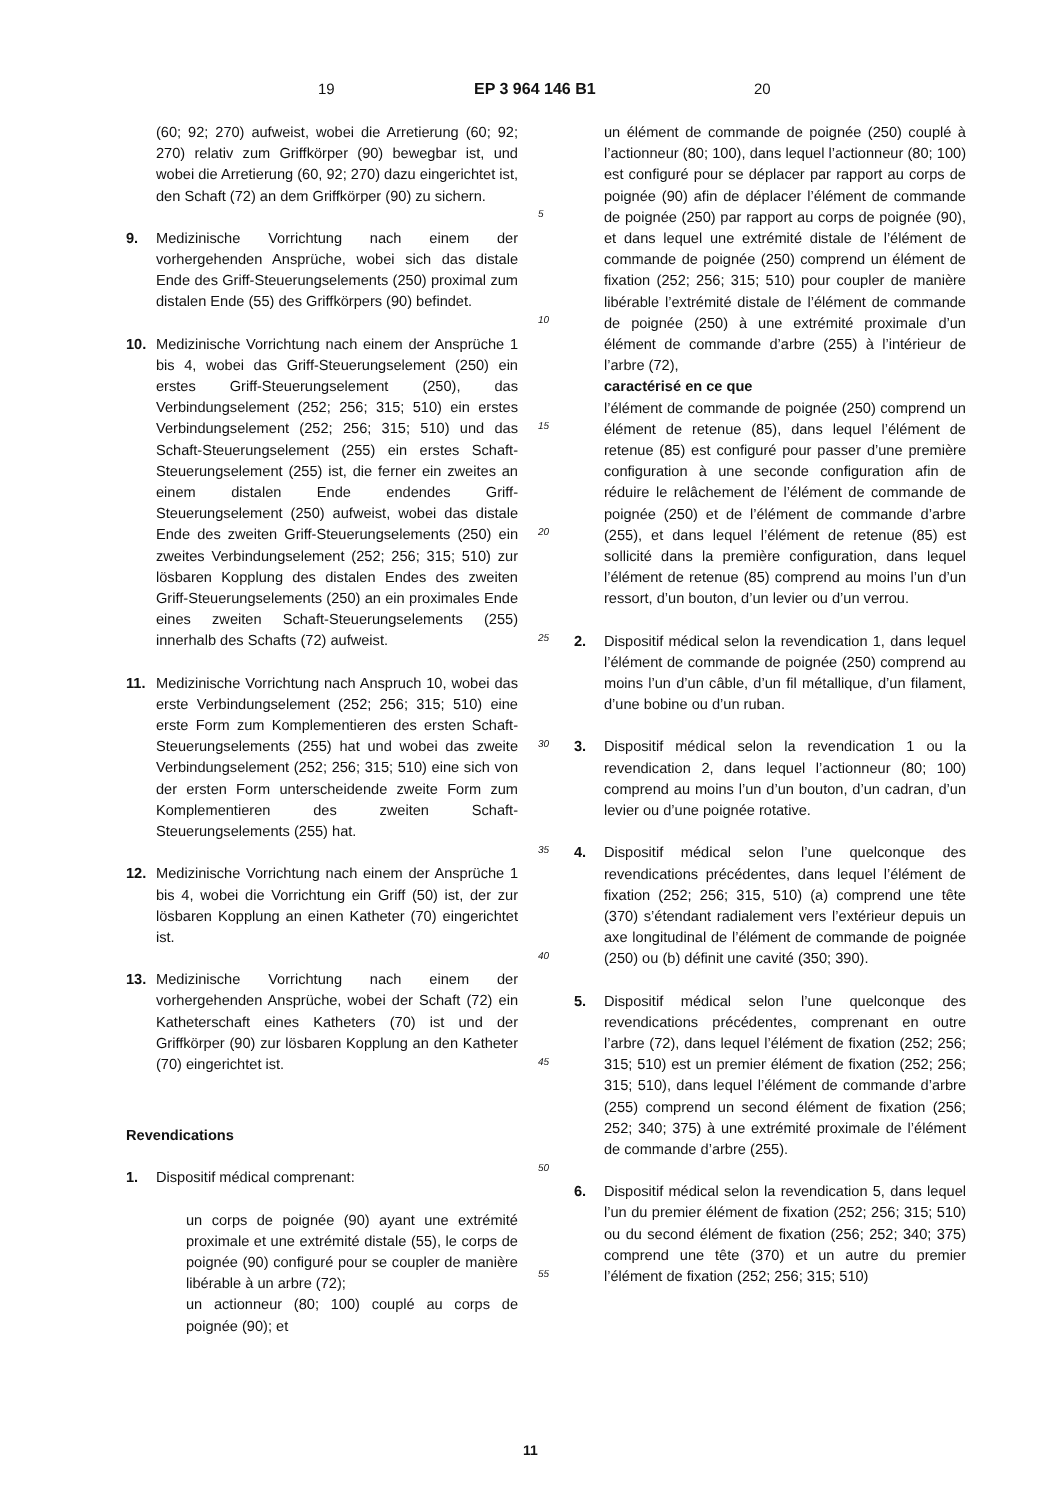19 EP 3 964 146 B1 20
(60; 92; 270) aufweist, wobei die Arretierung (60; 92; 270) relativ zum Griffkörper (90) bewegbar ist, und wobei die Arretierung (60, 92; 270) dazu eingerichtet ist, den Schaft (72) an dem Griffkörper (90) zu sichern.
9. Medizinische Vorrichtung nach einem der vorhergehenden Ansprüche, wobei sich das distale Ende des Griff-Steuerungselements (250) proximal zum distalen Ende (55) des Griffkörpers (90) befindet.
10. Medizinische Vorrichtung nach einem der Ansprüche 1 bis 4, wobei das Griff-Steuerungselement (250) ein erstes Griff-Steuerungselement (250), das Verbindungselement (252; 256; 315; 510) ein erstes Verbindungselement (252; 256; 315; 510) und das Schaft-Steuerungselement (255) ein erstes Schaft-Steuerungselement (255) ist, die ferner ein zweites an einem distalen Ende endendes Griff-Steuerungselement (250) aufweist, wobei das distale Ende des zweiten Griff-Steuerungselements (250) ein zweites Verbindungselement (252; 256; 315; 510) zur lösbaren Kopplung des distalen Endes des zweiten Griff-Steuerungselements (250) an ein proximales Ende eines zweiten Schaft-Steuerungselements (255) innerhalb des Schafts (72) aufweist.
11. Medizinische Vorrichtung nach Anspruch 10, wobei das erste Verbindungselement (252; 256; 315; 510) eine erste Form zum Komplementieren des ersten Schaft-Steuerungselements (255) hat und wobei das zweite Verbindungselement (252; 256; 315; 510) eine sich von der ersten Form unterscheidende zweite Form zum Komplementieren des zweiten Schaft-Steuerungselements (255) hat.
12. Medizinische Vorrichtung nach einem der Ansprüche 1 bis 4, wobei die Vorrichtung ein Griff (50) ist, der zur lösbaren Kopplung an einen Katheter (70) eingerichtet ist.
13. Medizinische Vorrichtung nach einem der vorhergehenden Ansprüche, wobei der Schaft (72) ein Katheterschaft eines Katheters (70) ist und der Griffkörper (90) zur lösbaren Kopplung an den Katheter (70) eingerichtet ist.
Revendications
1. Dispositif médical comprenant:
un corps de poignée (90) ayant une extrémité proximale et une extrémité distale (55), le corps de poignée (90) configuré pour se coupler de manière libérable à un arbre (72);
un actionneur (80; 100) couplé au corps de poignée (90); et
5
10
15
20
25
30
35
40
45
50
55
un élément de commande de poignée (250) couplé à l’actionneur (80; 100), dans lequel l’actionneur (80; 100) est configuré pour se déplacer par rapport au corps de poignée (90) afin de déplacer l’élément de commande de poignée (250) par rapport au corps de poignée (90), et dans lequel une extrémité distale de l’élément de commande de poignée (250) comprend un élément de fixation (252; 256; 315; 510) pour coupler de manière libérable l’extrémité distale de l’élément de commande de poignée (250) à une extrémité proximale d’un élément de commande d’arbre (255) à l’intérieur de l’arbre (72),
caractérisé en ce que
l’élément de commande de poignée (250) comprend un élément de retenue (85), dans lequel l’élément de retenue (85) est configuré pour passer d’une première configuration à une seconde configuration afin de réduire le relâchement de l’élément de commande de poignée (250) et de l’élément de commande d’arbre (255), et dans lequel l’élément de retenue (85) est sollicité dans la première configuration, dans lequel l’élément de retenue (85) comprend au moins l’un d’un ressort, d’un bouton, d’un levier ou d’un verrou.
2. Dispositif médical selon la revendication 1, dans lequel l’élément de commande de poignée (250) comprend au moins l’un d’un câble, d’un fil métallique, d’un filament, d’une bobine ou d’un ruban.
3. Dispositif médical selon la revendication 1 ou la revendication 2, dans lequel l’actionneur (80; 100) comprend au moins l’un d’un bouton, d’un cadran, d’un levier ou d’une poignée rotative.
4. Dispositif médical selon l’une quelconque des revendications précédentes, dans lequel l’élément de fixation (252; 256; 315, 510) (a) comprend une tête (370) s’étendant radialement vers l’extérieur depuis un axe longitudinal de l’élément de commande de poignée (250) ou (b) définit une cavité (350; 390).
5. Dispositif médical selon l’une quelconque des revendications précédentes, comprenant en outre l’arbre (72), dans lequel l’élément de fixation (252; 256; 315; 510) est un premier élément de fixation (252; 256; 315; 510), dans lequel l’élément de commande d’arbre (255) comprend un second élément de fixation (256; 252; 340; 375) à une extrémité proximale de l’élément de commande d’arbre (255).
6. Dispositif médical selon la revendication 5, dans lequel l’un du premier élément de fixation (252; 256; 315; 510) ou du second élément de fixation (256; 252; 340; 375) comprend une tête (370) et un autre du premier l’élément de fixation (252; 256; 315; 510)
11